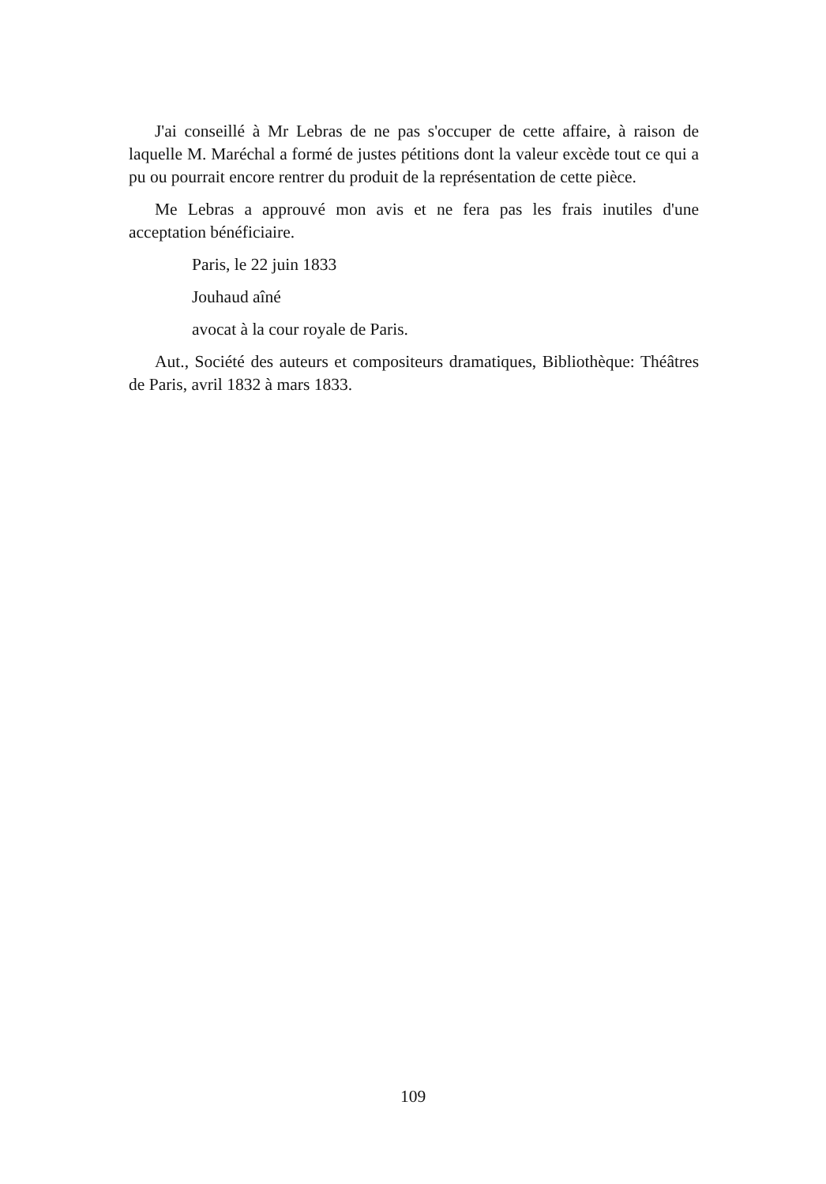J'ai conseillé à Mr Lebras de ne pas s'occuper de cette affaire, à raison de laquelle M. Maréchal a formé de justes pétitions dont la valeur excède tout ce qui a pu ou pourrait encore rentrer du produit de la représentation de cette pièce.
Me Lebras a approuvé mon avis et ne fera pas les frais inutiles d'une acceptation bénéficiaire.
Paris, le 22 juin 1833
Jouhaud aîné
avocat à la cour royale de Paris.
Aut., Société des auteurs et compositeurs dramatiques, Bibliothèque: Théâtres de Paris, avril 1832 à mars 1833.
109